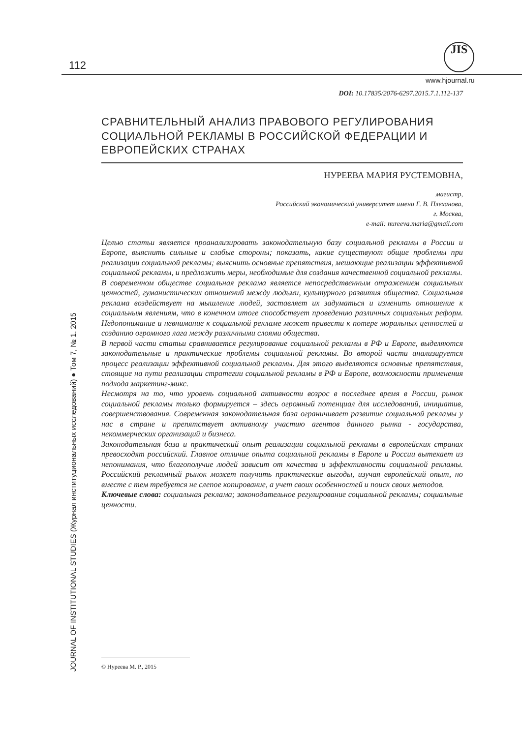112
JIS
www.hjournal.ru
JOURNAL OF INSTITUTIONAL STUDIES (Журнал институциональных исследований) ● Том 7, № 1. 2015
DOI: 10.17835/2076-6297.2015.7.1.112-137
СРАВНИТЕЛЬНЫЙ АНАЛИЗ ПРАВОВОГО РЕГУЛИРОВАНИЯ СОЦИАЛЬНОЙ РЕКЛАМЫ В РОССИЙСКОЙ ФЕДЕРАЦИИ И ЕВРОПЕЙСКИХ СТРАНАХ
НУРЕЕВА МАРИЯ РУСТЕМОВНА,
магистр,
Российский экономический университет имени Г. В. Плеханова,
г. Москва,
e-mail: nureeva.maria@gmail.com
Целью статьи является проанализировать законодательную базу социальной рекламы в России и Европе, выяснить сильные и слабые стороны; показать, какие существуют общие проблемы при реализации социальной рекламы; выяснить основные препятствия, мешающие реализации эффективной социальной рекламы, и предложить меры, необходимые для создания качественной социальной рекламы.
В современном обществе социальная реклама является непосредственным отражением социальных ценностей, гуманистических отношений между людьми, культурного развития общества. Социальная реклама воздействует на мышление людей, заставляет их задуматься и изменить отношение к социальным явлениям, что в конечном итоге способствует проведению различных социальных реформ. Недопонимание и невнимание к социальной рекламе может привести к потере моральных ценностей и созданию огромного лага между различными слоями общества.
В первой части статьи сравнивается регулирование социальной рекламы в РФ и Европе, выделяются законодательные и практические проблемы социальной рекламы. Во второй части анализируется процесс реализации эффективной социальной рекламы. Для этого выделяются основные препятствия, стоящие на пути реализации стратегии социальной рекламы в РФ и Европе, возможности применения подхода маркетинг-микс.
Несмотря на то, что уровень социальной активности возрос в последнее время в России, рынок социальной рекламы только формируется – здесь огромный потенциал для исследований, инициатив, совершенствования. Современная законодательная база ограничивает развитие социальной рекламы у нас в стране и препятствует активному участию агентов данного рынка - государства, некоммерческих организаций и бизнеса.
Законодательная база и практический опыт реализации социальной рекламы в европейских странах превосходят российский. Главное отличие опыта социальной рекламы в Европе и России вытекает из непонимания, что благополучие людей зависит от качества и эффективности социальной рекламы. Российский рекламный рынок может получить практические выгоды, изучая европейский опыт, но вместе с тем требуется не слепое копирование, а учет своих особенностей и поиск своих методов.
Ключевые слова: социальная реклама; законодательное регулирование социальной рекламы; социальные ценности.
© Нуреева М. Р., 2015